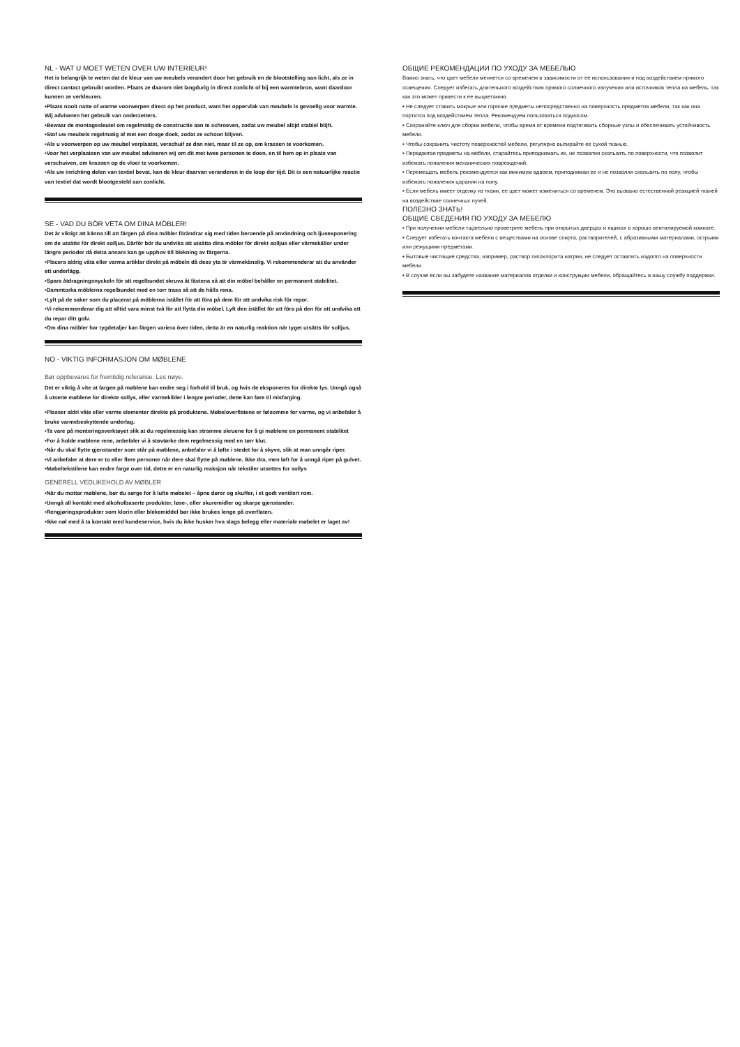NL - WAT U MOET WETEN OVER UW INTERIEUR!
Het is belangrijk te weten dat de kleur van uw meubels verandert door het gebruik en de blootstelling aan licht, als ze in direct contact gebruikt worden. Plaats ze daarom niet langdurig in direct zonlicht of bij een warmtebron, want daardoor kunnen ze verkleuren.
•Plaats nooit natte of warme voorwerpen direct op het product, want het oppervlak van meubels is gevoelig voor warmte. Wij adviseren het gebruik van onderzetters.
•Bewaar de montagesleutel om regelmatig de constructie aan te schroeven, zodat uw meubel altijd stabiel blijft.
•Stof uw meubels regelmatig af met een droge doek, zodat ze schoon blijven.
•Als u voorwerpen op uw meubel verplaatst, verschuif ze dan niet, maar til ze op, om krassen te voorkomen.
•Voor het verplaatsen van uw meubel adviseren wij om dit met twee personen te doen, en til hem op in plaats van verschuiven, om krassen op de vloer te voorkomen.
•Als uw inrichting delen van textiel bevat, kan de kleur daarvan veranderen in de loop der tijd. Dit is een natuurlijke reactie van textiel dat wordt blootgesteld aan zonlicht.
SE - VAD DU BÖR VETA OM DINA MÖBLER!
Det är viktigt att känna till att färgen på dina möbler förändrar sig med tiden beroende på användning och ljusexponering om de utsätts för direkt solljus. Därför bör du undvika att utsätta dina möbler för direkt solljus eller värmekällor under längre perioder då detta annars kan ge upphov till blekning av färgerna.
•Placera aldrig våta eller varma artiklar direkt på möbeln då dess yta är värmekänslig. Vi rekommenderar att du använder ett underlägg.
•Spara åtdragningsnyckeln för att regelbundet skruva åt fästena så att din möbel behåller en permanent stabilitet.
•Dammtorka möblerna regelbundet med en torr trasa så att de hålls rena.
•Lyft på de saker som du placerat på möblerna istället för att föra på dem för att undvika risk för repor.
•Vi rekommenderar dig att alltid vara minst två för att flytta din möbel. Lyft den istället för att föra på den för att undvika att du repar ditt golv.
•Om dina möbler har tygdetaljer kan färgen variera över tiden, detta är en naturlig reaktion när tyget utsätts för solljus.
NO - VIKTIG INFORMASJON OM MØBLENE
Bør oppbevares for fremtidig referanse. Les nøye.
Det er viktig å vite at fargen på møblene kan endre seg i forhold til bruk, og hvis de eksponeres for direkte lys. Unngå også å utsette møblene for direkte sollys, eller varmekilder i lengre perioder, dette kan føre til misfarging.
•Plasser aldri våte eller varme elementer direkte på produktene. Møbeloverflatene er følsomme for varme, og vi anbefaler å bruke varmebeskyttende underlag.
•Ta vare på monteringsverktøyet slik at du regelmessig kan stramme skruene for å gi møblene en permanent stabilitet
•For å holde møblene rene, anbefaler vi å støvtørke dem regelmessig med en tørr klut.
•Når du skal flytte gjenstander som står på møblene, anbefaler vi å løfte i stedet for å skyve, slik at man unngår riper.
•Vi anbefaler at dere er to eller flere personer når dere skal flytte på møblene. Ikke dra, men løft for å unngå riper på gulvet.
•Møbeltekstilene kan endre farge over tid, dette er en naturlig reaksjon når tekstiler utsettes for sollys
GENERELL VEDLIKEHOLD AV MØBLER
•Når du mottar møblene, bør du sørge for å lufte møbelet – åpne dører og skuffer, i et godt ventilert rom.
•Unngå all kontakt med alkoholbaserte produkter, løse-, eller skuremidler og skarpe gjenstander.
•Rengjøringsprodukter som klorin eller blekemiddel bør ikke brukes lenge på overflaten.
•Ikke nøl med å ta kontakt med kundeservice, hvis du ikke husker hva slags belegg eller materiale møbelet er laget av!
ОБЩИЕ РЕКОМЕНДАЦИИ ПО УХОДУ ЗА МЕБЕЛЬЮ
Важно знать, что цвет мебели меняется со временем в зависимости от ее использования и под воздействием прямого освещения. Следует избегать длительного воздействия прямого солнечного излучения или источников тепла на мебель, так как это может привести к ее выцветанию.
• Не следует ставить мокрые или горячие предметы непосредственно на поверхность предметов мебели, так как она портится под воздействием тепла. Рекомендуем пользоваться подносом.
• Сохраняйте ключ для сборки мебели, чтобы время от времени подтягивать сборные узлы и обеспечивать устойчивость мебели.
• Чтобы сохранить чистоту поверхностей мебели, регулярно вытирайте ее сухой тканью.
• Передвигая предметы на мебели, старайтесь приподнимать их, не позволяя скользить по поверхности, что позволит избежать появления механических повреждений.
• Перемещать мебель рекомендуется как минимум вдвоем, приподнимая ее и не позволяя скользить по полу, чтобы избежать появления царапин на полу.
• Если мебель имеет отделку из ткани, ее цвет может измениться со временем. Это вызвано естественной реакцией тканей на воздействие солнечных лучей.
ПОЛЕЗНО ЗНАТЬ!
ОБЩИЕ СВЕДЕНИЯ ПО УХОДУ ЗА МЕБЕЛЮ
• При получении мебели тщательно проветрите мебель при открытых дверцах и ящиках в хорошо вентилируемой комнате.
• Следует избегать контакта мебели с веществами на основе спирта, растворителей, с абразивными материалами, острыми или режущими предметами.
• Бытовые чистящие средства, например, раствор гипохлорита натрия, не следует оставлять надолго на поверхности мебели.
• В случае если вы забудете название материалов отделки и конструкции мебели, обращайтесь в нашу службу поддержки.